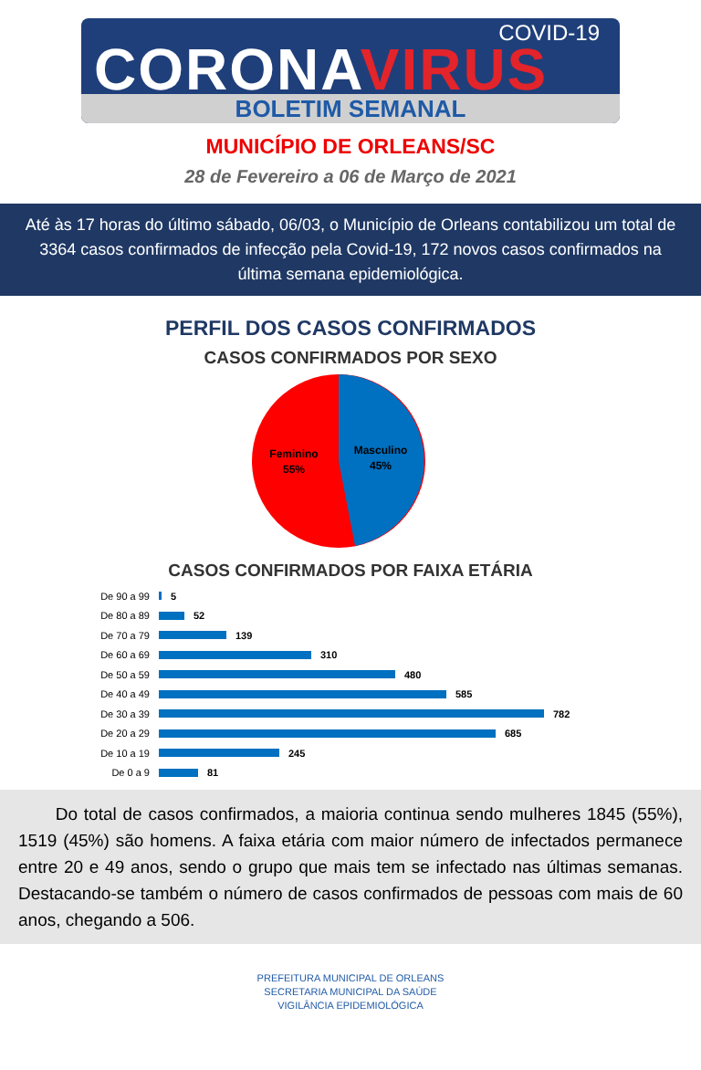COVID-19
CORONAVIRUS
BOLETIM SEMANAL
MUNICÍPIO DE ORLEANS/SC
28 de Fevereiro a 06 de Março de 2021
Até às 17 horas do último sábado, 06/03, o Município de Orleans contabilizou um total de 3364 casos confirmados de infecção pela Covid-19, 172 novos casos confirmados na última semana epidemiológica.
PERFIL DOS CASOS CONFIRMADOS
CASOS CONFIRMADOS POR SEXO
Feminino
55%
Masculino
45%
CASOS CONFIRMADOS POR FAIXA ETÁRIA
De 90 a 99 5
De 80 a 89 52
De 70 a 79 139
De 60 a 69 310
De 50 a 59 480
De 40 a 49 585
De 30 a 39 782
De 20 a 29 685
De 10 a 19 245
De 0 a 9 81
Do total de casos confirmados, a maioria continua sendo mulheres 1845 (55%), 1519 (45%) são homens. A faixa etária com maior número de infectados permanece entre 20 e 49 anos, sendo o grupo que mais tem se infectado nas últimas semanas. Destacando-se também o número de casos confirmados de pessoas com mais de 60 anos, chegando a 506.
PREFEITURA MUNICIPAL DE ORLEANS
SECRETARIA MUNICIPAL DA SAÚDE
VIGILÂNCIA EPIDEMIOLÓGICA